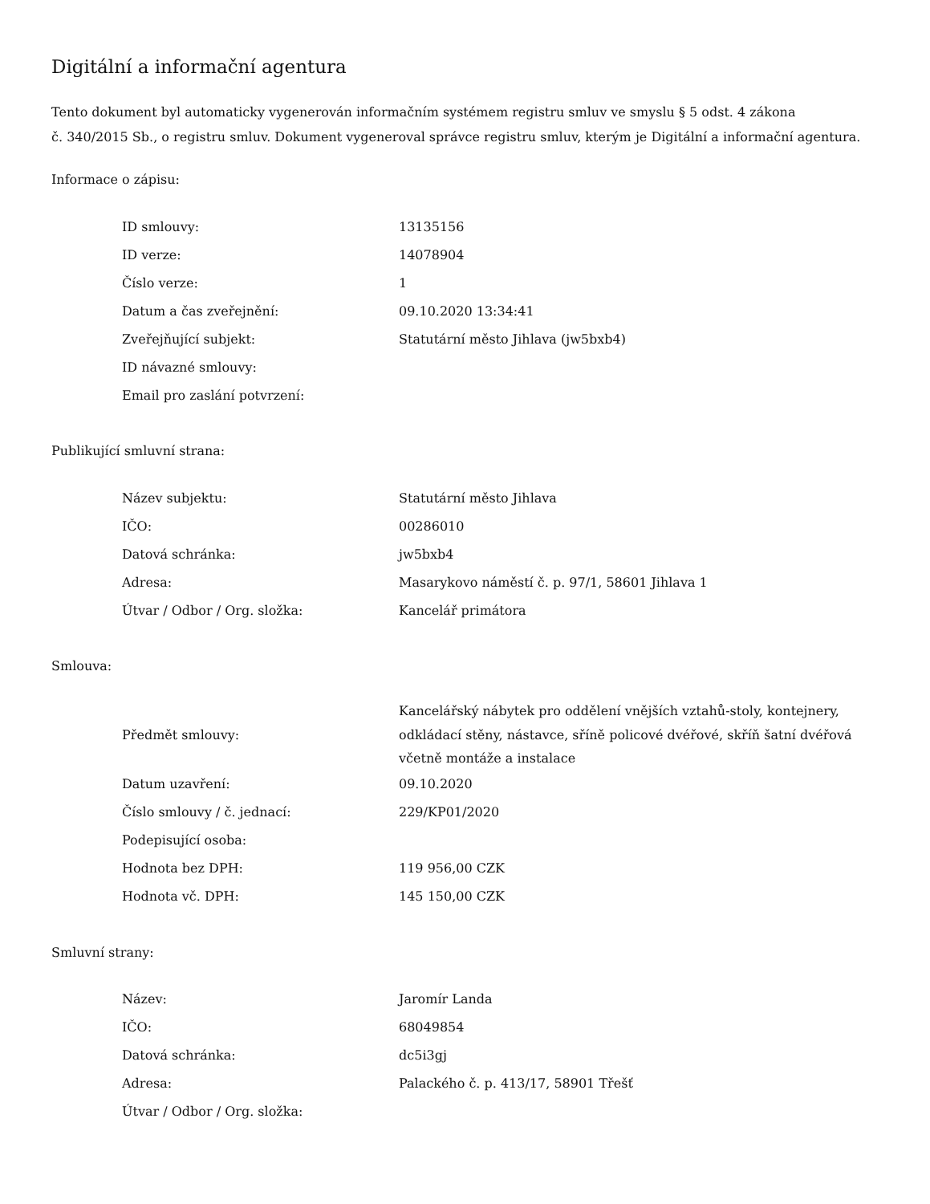Digitální a informační agentura
Tento dokument byl automaticky vygenerován informačním systémem registru smluv ve smyslu § 5 odst. 4 zákona
č. 340/2015 Sb., o registru smluv. Dokument vygeneroval správce registru smluv, kterým je Digitální a informační agentura.
Informace o zápisu:
| ID smlouvy: | 13135156 |
| ID verze: | 14078904 |
| Číslo verze: | 1 |
| Datum a čas zveřejnění: | 09.10.2020 13:34:41 |
| Zveřejňující subjekt: | Statutární město Jihlava (jw5bxb4) |
| ID návazné smlouvy: | |
| Email pro zaslání potvrzení: | |
Publikující smluvní strana:
| Název subjektu: | Statutární město Jihlava |
| IČO: | 00286010 |
| Datová schránka: | jw5bxb4 |
| Adresa: | Masarykovo náměstí č. p. 97/1, 58601 Jihlava 1 |
| Útvar / Odbor / Org. složka: | Kancelář primátora |
Smlouva:
| Předmět smlouvy: | Kancelářský nábytek pro oddělení vnějších vztahů-stoly, kontejnery, odkládací stěny, nástavce, sříně policové dvéřové, skříň šatní dvéřová včetně montáže a instalace |
| Datum uzavření: | 09.10.2020 |
| Číslo smlouvy / č. jednací: | 229/KP01/2020 |
| Podepisující osoba: | |
| Hodnota bez DPH: | 119 956,00 CZK |
| Hodnota vč. DPH: | 145 150,00 CZK |
Smluvní strany:
| Název: | Jaromír Landa |
| IČO: | 68049854 |
| Datová schránka: | dc5i3gj |
| Adresa: | Palackého č. p. 413/17, 58901 Třešť |
| Útvar / Odbor / Org. složka: | |